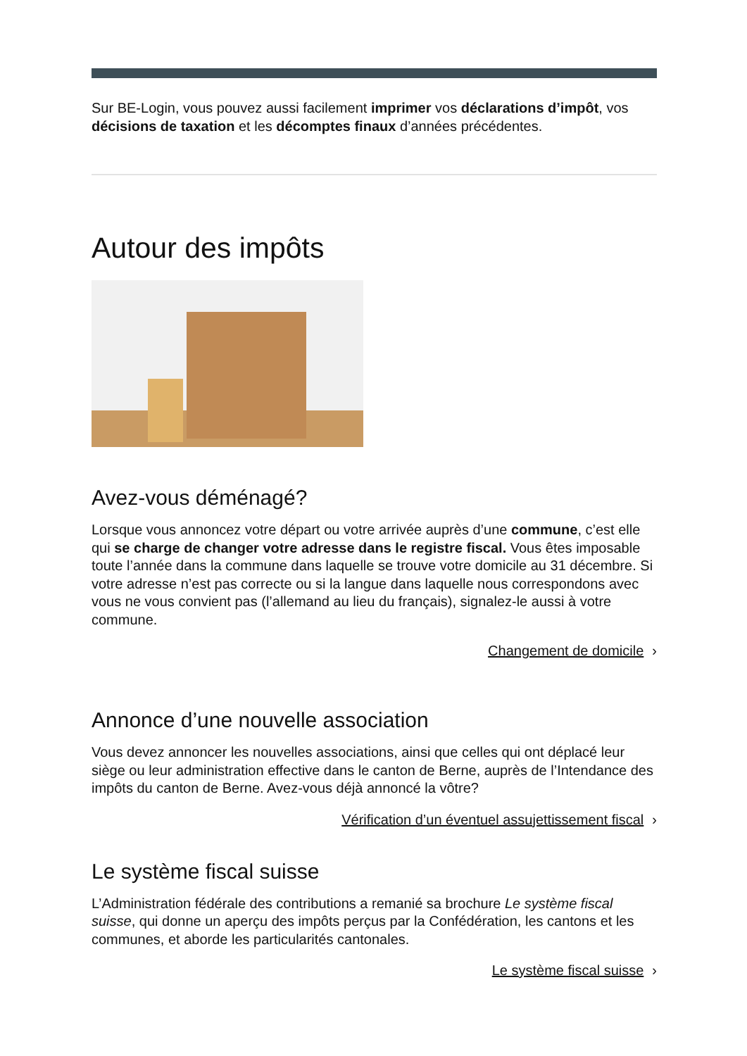Sur BE-Login, vous pouvez aussi facilement imprimer vos déclarations d’impôt, vos décisions de taxation et les décomptes finaux d’années précédentes.
Autour des impôts
Avez-vous déménagé?
Lorsque vous annoncez votre départ ou votre arrivée auprès d’une commune, c’est elle qui se charge de changer votre adresse dans le registre fiscal. Vous êtes imposable toute l’année dans la commune dans laquelle se trouve votre domicile au 31 décembre. Si votre adresse n’est pas correcte ou si la langue dans laquelle nous correspondons avec vous ne vous convient pas (l’allemand au lieu du français), signalez-le aussi à votre commune.
Changement de domicile ›
Annonce d’une nouvelle association
Vous devez annoncer les nouvelles associations, ainsi que celles qui ont déplacé leur siège ou leur administration effective dans le canton de Berne, auprès de l’Intendance des impôts du canton de Berne. Avez-vous déjà annoncé la vôtre?
Vérification d’un éventuel assujettissement fiscal ›
Le système fiscal suisse
L’Administration fédérale des contributions a remanié sa brochure Le système fiscal suisse, qui donne un aperçu des impôts perçus par la Confédération, les cantons et les communes, et aborde les particularités cantonales.
Le système fiscal suisse ›